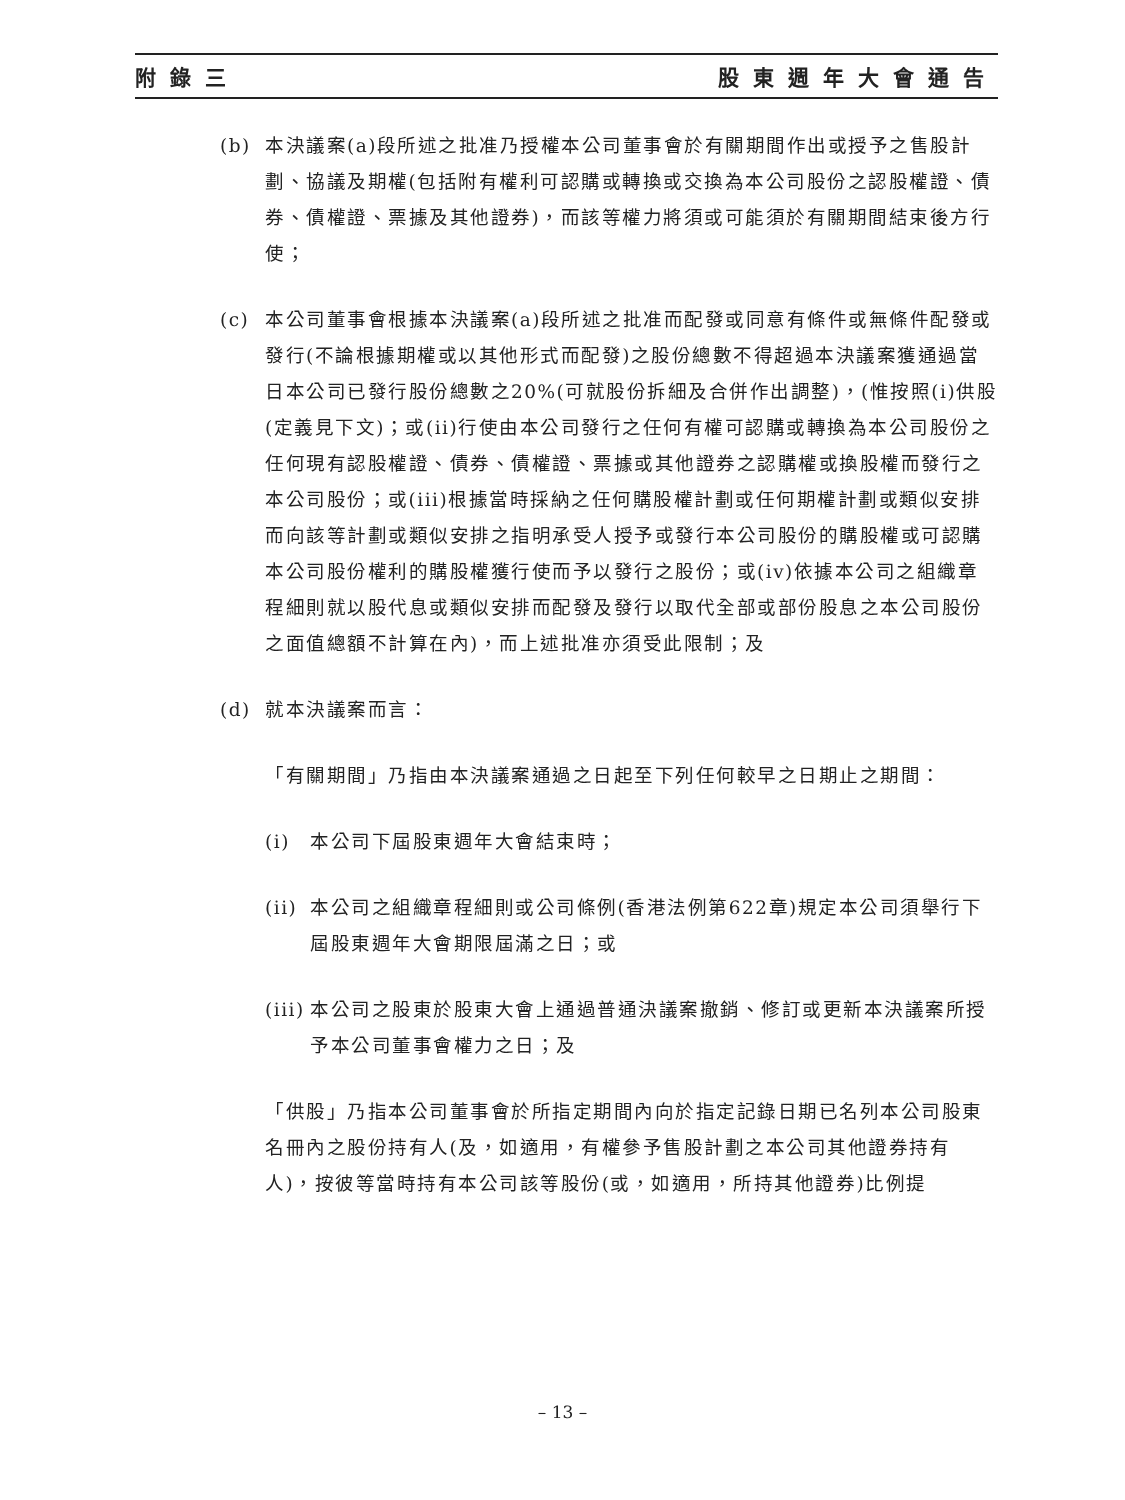附錄三 股東週年大會通告
(b) 本決議案(a)段所述之批准乃授權本公司董事會於有關期間作出或授予之售股計劃、協議及期權(包括附有權利可認購或轉換或交換為本公司股份之認股權證、債券、債權證、票據及其他證券)，而該等權力將須或可能須於有關期間結束後方行使；
(c) 本公司董事會根據本決議案(a)段所述之批准而配發或同意有條件或無條件配發或發行(不論根據期權或以其他形式而配發)之股份總數不得超過本決議案獲通過當日本公司已發行股份總數之20%(可就股份拆細及合併作出調整)，(惟按照(i)供股(定義見下文)；或(ii)行使由本公司發行之任何有權可認購或轉換為本公司股份之任何現有認股權證、債券、債權證、票據或其他證券之認購權或換股權而發行之本公司股份；或(iii)根據當時採納之任何購股權計劃或任何期權計劃或類似安排而向該等計劃或類似安排之指明承受人授予或發行本公司股份的購股權或可認購本公司股份權利的購股權獲行使而予以發行之股份；或(iv)依據本公司之組織章程細則就以股代息或類似安排而配發及發行以取代全部或部份股息之本公司股份之面值總額不計算在內)，而上述批准亦須受此限制；及
(d) 就本決議案而言：
「有關期間」乃指由本決議案通過之日起至下列任何較早之日期止之期間：
(i) 本公司下屆股東週年大會結束時；
(ii)
本公司之組織章程細則或公司條例(香港法例第622章)規定本公司須舉行下屆股東週年大會期限屆滿之日；或
(iii)
本公司之股東於股東大會上通過普通決議案撤銷、修訂或更新本決議案所授予本公司董事會權力之日；及
「供股」乃指本公司董事會於所指定期間內向於指定記錄日期已名列本公司股東名冊內之股份持有人(及，如適用，有權參予售股計劃之本公司其他證券持有人)，按彼等當時持有本公司該等股份(或，如適用，所持其他證券)比例提
– 13 –